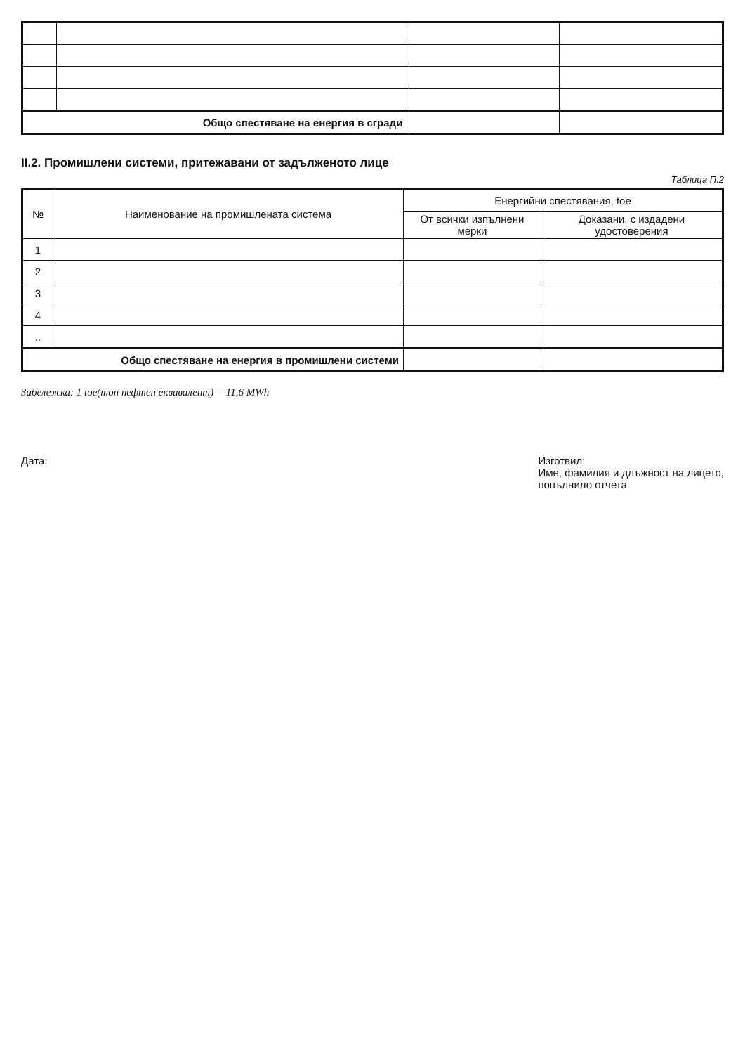| Общо спестяване на енергия в сгради | | | |
II.2. Промишлени системи, притежавани от задълженото лице
Таблица П.2
| № | Наименование на промишлената система | Енергийни спестявания, toe | |
| --- | --- | --- | --- |
| | | От всички изпълнени мерки | Доказани, с издадени удостоверения |
| 1 | | | |
| 2 | | | |
| 3 | | | |
| 4 | | | |
| .. | | | |
| Общо спестяване на енергия в промишлени системи | | | |
Забележка: 1 toe(тон нефтен еквивалент) = 11,6 MWh
Дата: Изготвил:
Име, фамилия и длъжност на лицето,
попълнило отчета